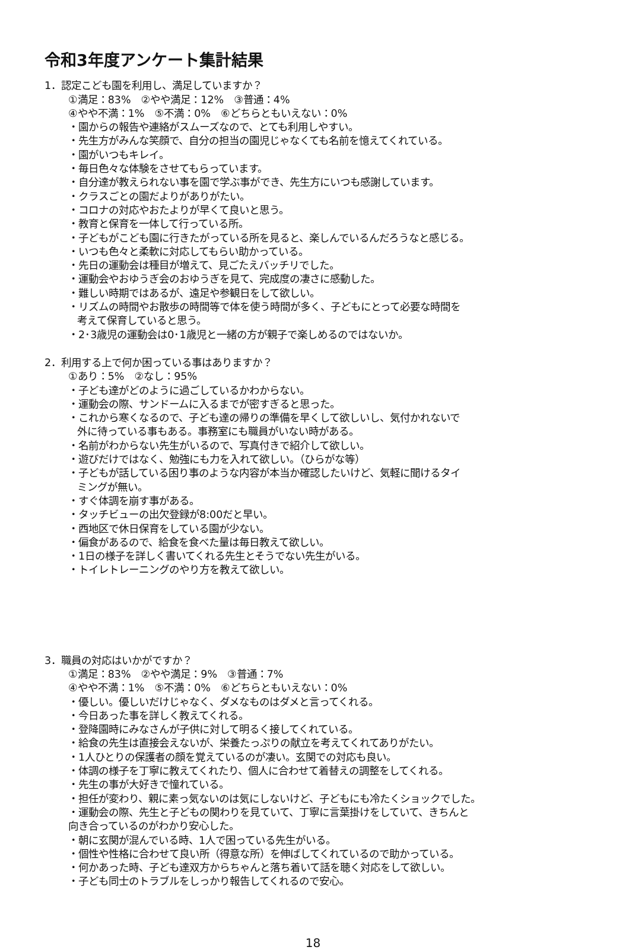令和3年度アンケート集計結果
1．認定こども園を利用し、満足していますか？
①満足：83%　②やや満足：12%　③普通：4%
④やや不満：1%　⑤不満：0%　⑥どちらともいえない：0%
・園からの報告や連絡がスムーズなので、とても利用しやすい。
・先生方がみんな笑顔で、自分の担当の園児じゃなくても名前を憶えてくれている。
・園がいつもキレイ。
・毎日色々な体験をさせてもらっています。
・自分達が教えられない事を園で学ぶ事ができ、先生方にいつも感謝しています。
・クラスごとの園だよりがありがたい。
・コロナの対応やおたよりが早くて良いと思う。
・教育と保育を一体して行っている所。
・子どもがこども園に行きたがっている所を見ると、楽しんでいるんだろうなと感じる。
・いつも色々と柔軟に対応してもらい助かっている。
・先日の運動会は種目が増えて、見ごたえバッチリでした。
・運動会やおゆうぎ会のおゆうぎを見て、完成度の凄さに感動した。
・難しい時期ではあるが、遠足や参観日をして欲しい。
・リズムの時間やお散歩の時間等で体を使う時間が多く、子どもにとって必要な時間を
考えて保育していると思う。
・2･3歳児の運動会は0･1歳児と一緒の方が親子で楽しめるのではないか。
2．利用する上で何か困っている事はありますか？
①あり：5%　②なし：95%
・子ども達がどのように過ごしているかわからない。
・運動会の際、サンドームに入るまでが密すぎると思った。
・これから寒くなるので、子ども達の帰りの準備を早くして欲しいし、気付かれないで
外に待っている事もある。事務室にも職員がいない時がある。
・名前がわからない先生がいるので、写真付きで紹介して欲しい。
・遊びだけではなく、勉強にも力を入れて欲しい。（ひらがな等）
・子どもが話している困り事のような内容が本当か確認したいけど、気軽に聞けるタイ
ミングが無い。
・すぐ体調を崩す事がある。
・タッチビューの出欠登録が8:00だと早い。
・西地区で休日保育をしている園が少ない。
・偏食があるので、給食を食べた量は毎日教えて欲しい。
・1日の様子を詳しく書いてくれる先生とそうでない先生がいる。
・トイレトレーニングのやり方を教えて欲しい。
3．職員の対応はいかがですか？
①満足：83%　②やや満足：9%　③普通：7%
④やや不満：1%　⑤不満：0%　⑥どちらともいえない：0%
・優しい。優しいだけじゃなく、ダメなものはダメと言ってくれる。
・今日あった事を詳しく教えてくれる。
・登降園時にみなさんが子供に対して明るく接してくれている。
・給食の先生は直接会えないが、栄養たっぷりの献立を考えてくれてありがたい。
・1人ひとりの保護者の顔を覚えているのが凄い。玄関での対応も良い。
・体調の様子を丁寧に教えてくれたり、個人に合わせて着替えの調整をしてくれる。
・先生の事が大好きで憧れている。
・担任が変わり、親に素っ気ないのは気にしないけど、子どもにも冷たくショックでした。
・運動会の際、先生と子どもの関わりを見ていて、丁寧に言葉掛けをしていて、きちんと
向き合っているのがわかり安心した。
・朝に玄関が混んでいる時、1人で困っている先生がいる。
・個性や性格に合わせて良い所（得意な所）を伸ばしてくれているので助かっている。
・何かあった時、子ども達双方からちゃんと落ち着いて話を聴く対応をして欲しい。
・子ども同士のトラブルをしっかり報告してくれるので安心。
18